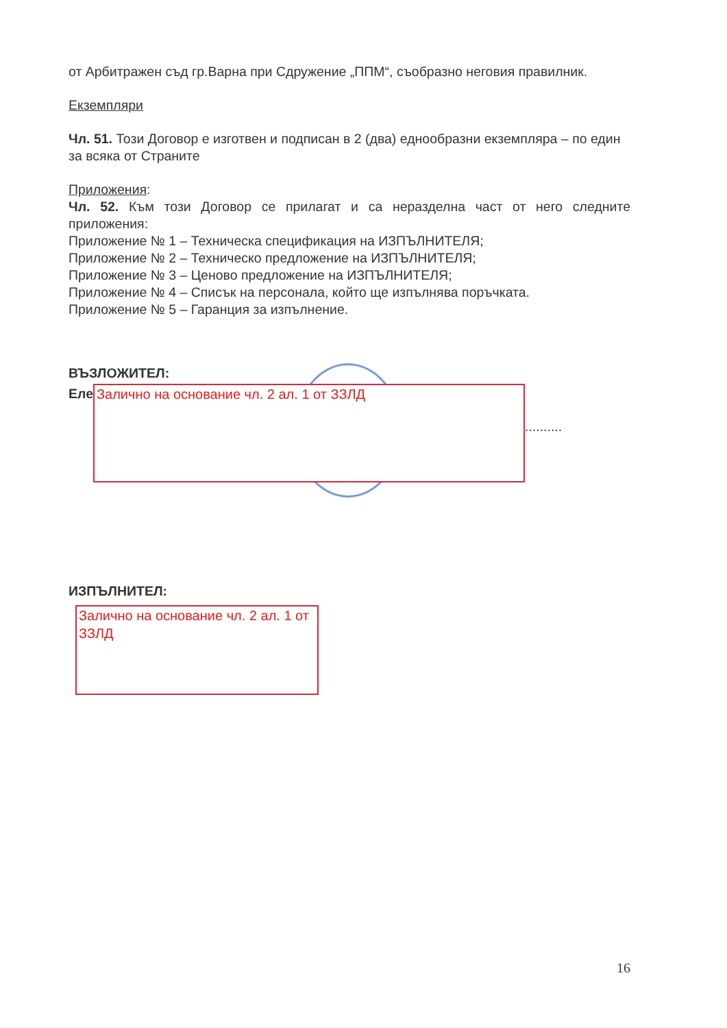от Арбитражен съд гр.Варна при Сдружение „ППМ“, съобразно неговия правилник.
Екземпляри
Чл. 51. Този Договор е изготвен и подписан в 2 (два) еднообразни екземпляра – по един за всяка от Страните
Приложения:
Чл. 52. Към този Договор се прилагат и са неразделна част от него следните приложения:
Приложение № 1 – Техническа спецификация на ИЗПЪЛНИТЕЛЯ;
Приложение № 2 – Техническо предложение на ИЗПЪЛНИТЕЛЯ;
Приложение № 3 – Ценово предложение на ИЗПЪЛНИТЕЛЯ;
Приложение № 4 – Списък на персонала, който ще изпълнява поръчката.
Приложение № 5 – Гаранция за изпълнение.
ВЪЗЛОЖИТЕЛ:
Еле
Залично на основание чл. 2 ал. 1 от ЗЗЛД
..........
ИЗПЪЛНИТЕЛ:
Залично на основание чл. 2 ал. 1 от ЗЗЛД
16